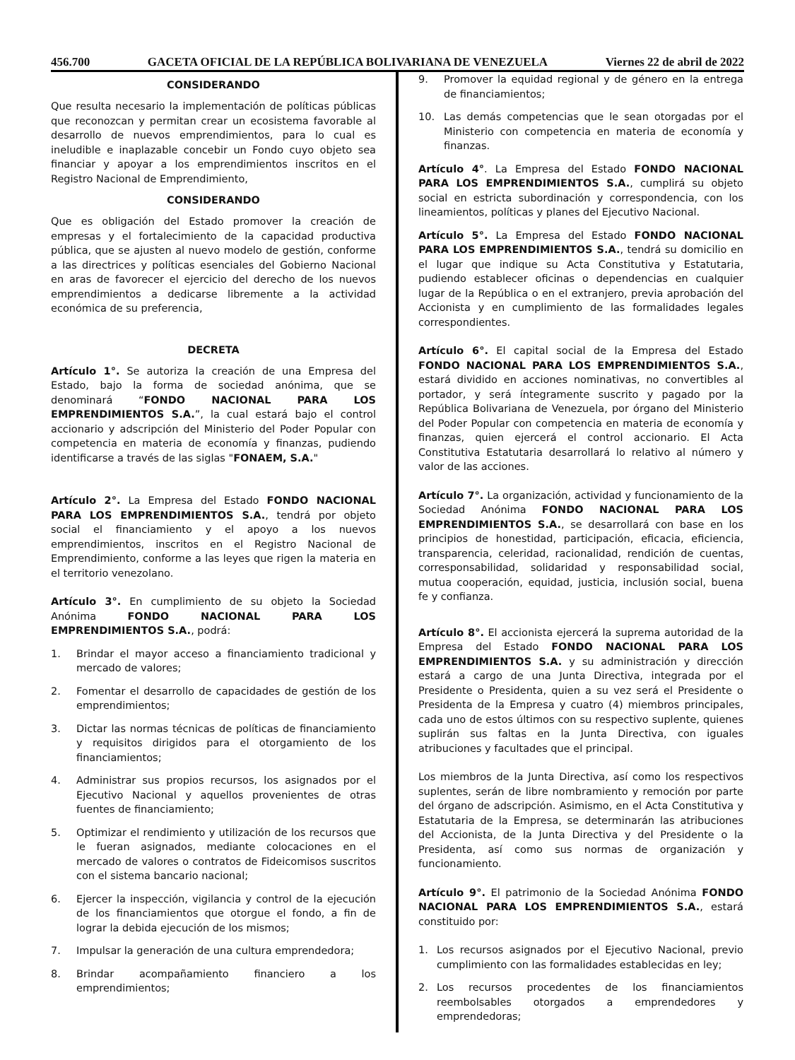456.700 GACETA OFICIAL DE LA REPÚBLICA BOLIVARIANA DE VENEZUELA Viernes 22 de abril de 2022
CONSIDERANDO
Que resulta necesario la implementación de políticas públicas que reconozcan y permitan crear un ecosistema favorable al desarrollo de nuevos emprendimientos, para lo cual es ineludible e inaplazable concebir un Fondo cuyo objeto sea financiar y apoyar a los emprendimientos inscritos en el Registro Nacional de Emprendimiento,
CONSIDERANDO
Que es obligación del Estado promover la creación de empresas y el fortalecimiento de la capacidad productiva pública, que se ajusten al nuevo modelo de gestión, conforme a las directrices y políticas esenciales del Gobierno Nacional en aras de favorecer el ejercicio del derecho de los nuevos emprendimientos a dedicarse libremente a la actividad económica de su preferencia,
DECRETA
Artículo 1°. Se autoriza la creación de una Empresa del Estado, bajo la forma de sociedad anónima, que se denominará “FONDO NACIONAL PARA LOS EMPRENDIMIENTOS S.A.”, la cual estará bajo el control accionario y adscripción del Ministerio del Poder Popular con competencia en materia de economía y finanzas, pudiendo identificarse a través de las siglas "FONAEM, S.A."
Artículo 2°. La Empresa del Estado FONDO NACIONAL PARA LOS EMPRENDIMIENTOS S.A., tendrá por objeto social el financiamiento y el apoyo a los nuevos emprendimientos, inscritos en el Registro Nacional de Emprendimiento, conforme a las leyes que rigen la materia en el territorio venezolano.
Artículo 3°. En cumplimiento de su objeto la Sociedad Anónima FONDO NACIONAL PARA LOS EMPRENDIMIENTOS S.A., podrá:
1. Brindar el mayor acceso a financiamiento tradicional y mercado de valores;
2. Fomentar el desarrollo de capacidades de gestión de los emprendimientos;
3. Dictar las normas técnicas de políticas de financiamiento y requisitos dirigidos para el otorgamiento de los financiamientos;
4. Administrar sus propios recursos, los asignados por el Ejecutivo Nacional y aquellos provenientes de otras fuentes de financiamiento;
5. Optimizar el rendimiento y utilización de los recursos que le fueran asignados, mediante colocaciones en el mercado de valores o contratos de Fideicomisos suscritos con el sistema bancario nacional;
6. Ejercer la inspección, vigilancia y control de la ejecución de los financiamientos que otorgue el fondo, a fin de lograr la debida ejecución de los mismos;
7. Impulsar la generación de una cultura emprendedora;
8. Brindar acompañamiento financiero a los emprendimientos;
9. Promover la equidad regional y de género en la entrega de financiamientos;
10. Las demás competencias que le sean otorgadas por el Ministerio con competencia en materia de economía y finanzas.
Artículo 4°. La Empresa del Estado FONDO NACIONAL PARA LOS EMPRENDIMIENTOS S.A., cumplirá su objeto social en estricta subordinación y correspondencia, con los lineamientos, políticas y planes del Ejecutivo Nacional.
Artículo 5°. La Empresa del Estado FONDO NACIONAL PARA LOS EMPRENDIMIENTOS S.A., tendrá su domicilio en el lugar que indique su Acta Constitutiva y Estatutaria, pudiendo establecer oficinas o dependencias en cualquier lugar de la República o en el extranjero, previa aprobación del Accionista y en cumplimiento de las formalidades legales correspondientes.
Artículo 6°. El capital social de la Empresa del Estado FONDO NACIONAL PARA LOS EMPRENDIMIENTOS S.A., estará dividido en acciones nominativas, no convertibles al portador, y será íntegramente suscrito y pagado por la República Bolivariana de Venezuela, por órgano del Ministerio del Poder Popular con competencia en materia de economía y finanzas, quien ejercerá el control accionario. El Acta Constitutiva Estatutaria desarrollará lo relativo al número y valor de las acciones.
Artículo 7°. La organización, actividad y funcionamiento de la Sociedad Anónima FONDO NACIONAL PARA LOS EMPRENDIMIENTOS S.A., se desarrollará con base en los principios de honestidad, participación, eficacia, eficiencia, transparencia, celeridad, racionalidad, rendición de cuentas, corresponsabilidad, solidaridad y responsabilidad social, mutua cooperación, equidad, justicia, inclusión social, buena fe y confianza.
Artículo 8°. El accionista ejercerá la suprema autoridad de la Empresa del Estado FONDO NACIONAL PARA LOS EMPRENDIMIENTOS S.A. y su administración y dirección estará a cargo de una Junta Directiva, integrada por el Presidente o Presidenta, quien a su vez será el Presidente o Presidenta de la Empresa y cuatro (4) miembros principales, cada uno de estos últimos con su respectivo suplente, quienes suplirán sus faltas en la Junta Directiva, con iguales atribuciones y facultades que el principal.
Los miembros de la Junta Directiva, así como los respectivos suplentes, serán de libre nombramiento y remoción por parte del órgano de adscripción. Asimismo, en el Acta Constitutiva y Estatutaria de la Empresa, se determinarán las atribuciones del Accionista, de la Junta Directiva y del Presidente o la Presidenta, así como sus normas de organización y funcionamiento.
Artículo 9°. El patrimonio de la Sociedad Anónima FONDO NACIONAL PARA LOS EMPRENDIMIENTOS S.A., estará constituido por:
1. Los recursos asignados por el Ejecutivo Nacional, previo cumplimiento con las formalidades establecidas en ley;
2. Los recursos procedentes de los financiamientos reembolsables otorgados a emprendedores y emprendedoras;